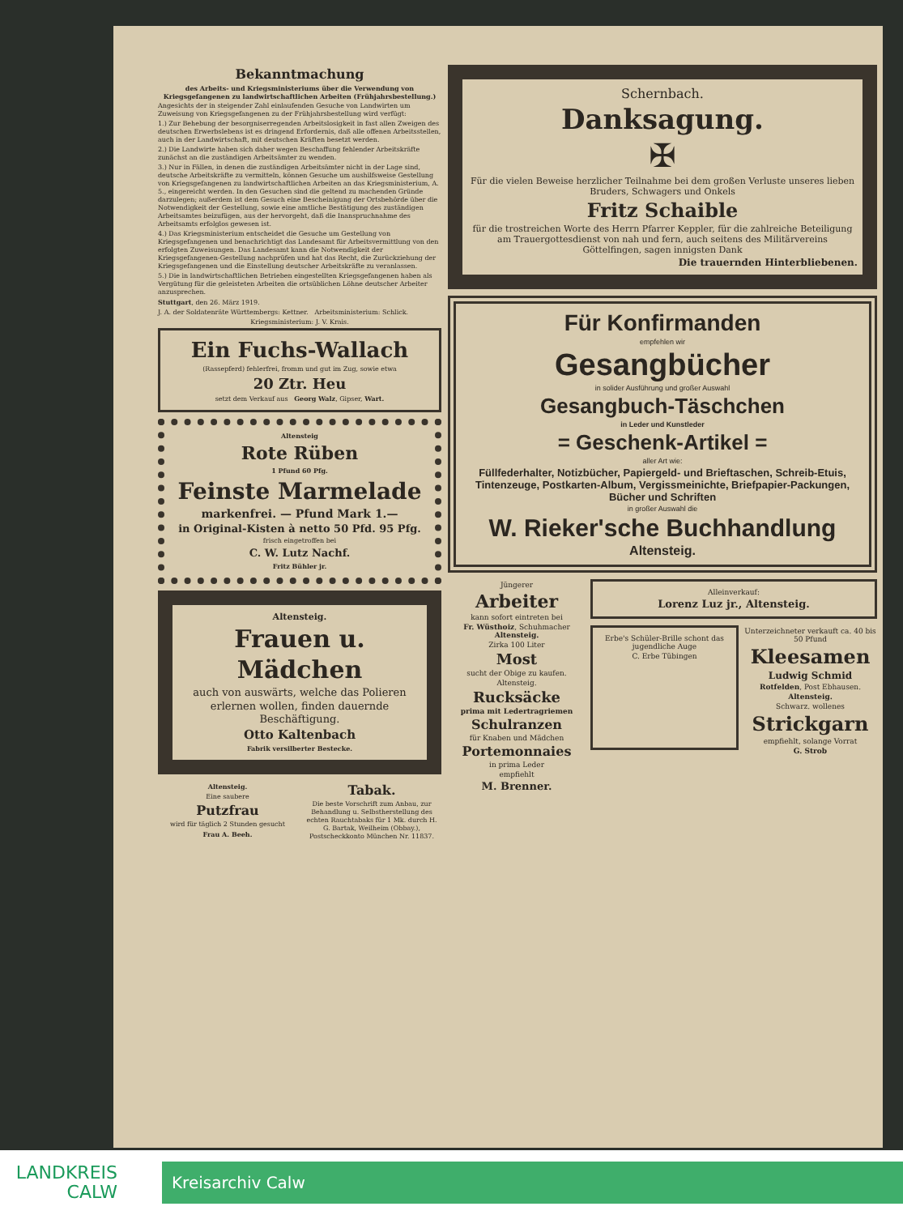Bekanntmachung
des Arbeits- und Kriegsministeriums über die Verwendung von Kriegsgefangenen zu landwirtschaftlichen Arbeiten (Frühjahrsbestellung.)
Angesichts der in steigender Zahl einlaufenden Gesuche von Landwirten um Zuweisung von Kriegsgefangenen zu der Frühjahrsbestellung wird verfügt:
1.) Zur Behebung der besorgniserregenden Arbeitslosigkeit in fast allen Zweigen des deutschen Erwerbslebens ist es dringend Erfordernis, daß alle offenen Arbeitsstellen, auch in der Landwirtschaft, mit deutschen Kräften besetzt werden.
2.) Die Landwirte haben sich daher wegen Beschaffung fehlender Arbeitskräfte zunächst an die zuständigen Arbeitsämter zu wenden.
3.) Nur in Fällen, in denen die zuständigen Arbeitsämter nicht in der Lage sind, deutsche Arbeitskräfte zu vermitteln, können Gesuche um aushilfsweise Gestellung von Kriegsgefangenen zu landwirtschaftlichen Arbeiten an das Kriegsministerium, A. 5., eingereicht werden. In den Gesuchen sind die geltend zu machenden Gründe darzulegen; außerdem ist dem Gesuch eine Bescheinigung der Ortsbehörde über die Notwendigkeit der Gestellung, sowie eine amtliche Bestätigung des zuständigen Arbeitsamtes beizufügen, aus der hervorgeht, daß die Inanspruchnahme des Arbeitsamts erfolglos gewesen ist.
4.) Das Kriegsministerium entscheidet die Gesuche um Gestellung von Kriegsgefangenen und benachrichtigt das Landesamt für Arbeitsvermittlung von den erfolgten Zuweisungen. Das Landesamt kann die Notwendigkeit der Kriegsgefangenen-Gestellung nachprüfen und hat das Recht, die Zurückziehung der Kriegsgefangenen und die Einstellung deutscher Arbeitskräfte zu veranlassen.
5.) Die in landwirtschaftlichen Betrieben eingestellten Kriegsgefangenen haben als Vergütung für die geleisteten Arbeiten die ortsüblichen Löhne deutscher Arbeiter anzusprechen.
Stuttgart, den 26. März 1919.
J. A. der Soldatenräte Württembergs: Kettner. Arbeitsministerium: Schlick.
Kriegsministerium: J. V. Krais.
Ein Fuchs-Wallach
(Rassepferd) fehlerfrei, fromm und gut im Zug, sowie etwa
20 Ztr. Heu
setzt dem Verkauf aus Georg Walz, Gipser, Wart.
Altensteig
Rote Rüben
1 Pfund 60 Pfg.
Feinste Marmelade
markenfrei. — Pfund Mark 1.—
in Original-Kisten à netto 50 Pfd. 95 Pfg.
frisch eingetroffen bei
C. W. Lutz Nachf.
Fritz Bühler jr.
Altensteig.
Frauen u. Mädchen
auch von auswärts, welche das Polieren erlernen wollen, finden dauernde Beschäftigung.
Otto Kaltenbach
Fabrik versilberter Bestecke.
Altensteig.
Eine saubere
Putzfrau
wird für täglich 2 Stunden gesucht
Frau A. Beeh.
Tabak.
Die beste Vorschrift zum Anbau, zur Behandlung u. Selbstherstellung des echten Rauchtabaks für 1 Mk. durch H. G. Bartak, Weilheim (Obbay.), Postscheckkonto München Nr. 11837.
Schernbach.
Danksagung.
✠
Für die vielen Beweise herzlicher Teilnahme bei dem großen Verluste unseres lieben Bruders, Schwagers und Onkels
Fritz Schaible
für die trostreichen Worte des Herrn Pfarrer Keppler, für die zahlreiche Beteiligung am Trauergottesdienst von nah und fern, auch seitens des Militärvereins Göttelfingen, sagen innigsten Dank
Die trauernden Hinterbliebenen.
Für Konfirmanden
empfehlen wir
Gesangbücher
in solider Ausführung und großer Auswahl
Gesangbuch-Täschchen
in Leder und Kunstleder
= Geschenk-Artikel =
aller Art wie:
Füllfederhalter, Notizbücher, Papiergeld- und Brieftaschen, Schreib-Etuis, Tintenzeuge, Postkarten-Album, Vergissmeinichte, Briefpapier-Packungen, Bücher und Schriften
in großer Auswahl die
W. Rieker'sche Buchhandlung
Altensteig.
Jüngerer
Arbeiter
kann sofort eintreten bei
Fr. Wüsthoiz, Schuhmacher Altensteig.
Zirka 100 Liter
Most
sucht der Obige zu kaufen.
Altensteig.
Rucksäcke
prima mit Ledertragriemen
Schulranzen
für Knaben und Mädchen
Portemonnaies
in prima Leder
empfiehlt
M. Brenner.
Alleinverkauf:
Lorenz Luz jr., Altensteig.
Erbe's Schüler-Brille schont das jugendliche Auge
C. Erbe Tübingen
Unterzeichneter verkauft ca. 40 bis 50 Pfund
Kleesamen
Ludwig Schmid
Rotfelden, Post Ebhausen.
Altensteig.
Schwarz. wollenes
Strickgarn
empfiehlt, solange Vorrat
G. Strob
LANDKREIS
CALW
Kreisarchiv Calw